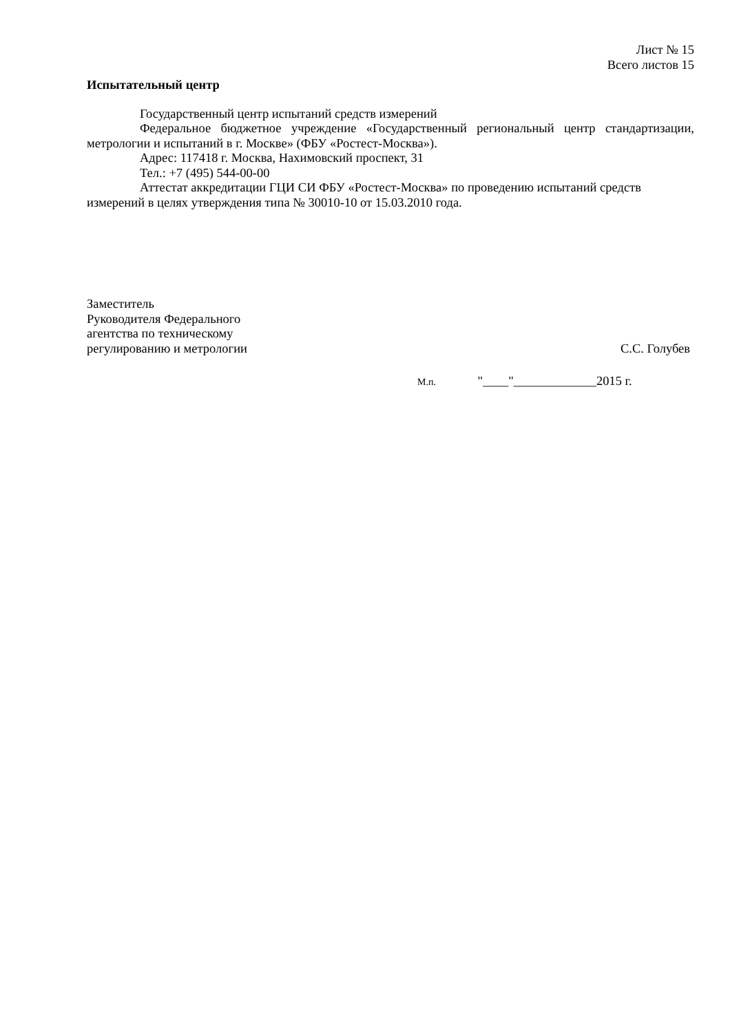Лист № 15
Всего листов 15
Испытательный центр
Государственный центр испытаний средств измерений
Федеральное бюджетное учреждение «Государственный региональный центр стандартизации, метрологии и испытаний в г. Москве» (ФБУ «Ростест-Москва»).
Адрес: 117418 г. Москва, Нахимовский проспект, 31
Тел.: +7 (495) 544-00-00
Аттестат аккредитации ГЦИ СИ ФБУ «Ростест-Москва» по проведению испытаний средств измерений в целях утверждения типа № 30010-10 от 15.03.2010 года.
Заместитель
Руководителя Федерального
агентства по техническому
регулированию и метрологии
С.С. Голубев
М.п. "____"_____________2015 г.